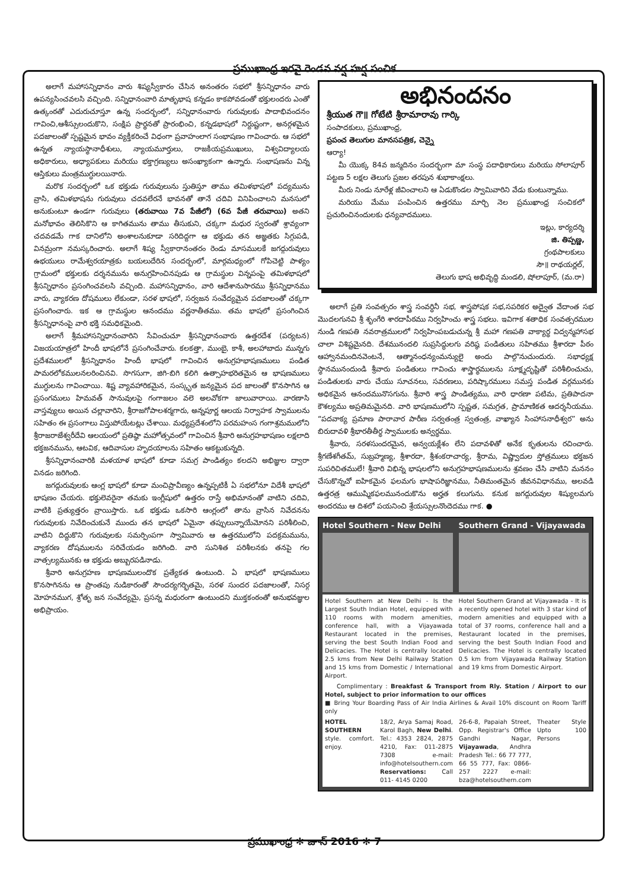ప్రముఖాంధ్ర ఇరవై రెండవ వర్ష హర్ష సంచిక
అలాగే మహాసన్నిధానం వారు శిష్యస్వీకారం చేసిన అనంతరం సభలో శ్రీసన్నిధానం వారు ఉపన్యసించవలసి వచ్చింది. సన్నిధానంవారి మాతృభాష కన్నడం కాకపోవడంతో భక్తులందరు ఎంతో ఉత్కంఠతో ఎదురుచూస్తూ ఉన్న సందర్భంలో, సన్నిధానంవారు గురువులకు పాదాభివందనం గావించి,ఆశీస్సులందుకొని, సంక్షిప ప్రార్థనతో ప్రారంభించి, కన్నడభాషలో నిర్దుష్టంగా, అనర్గళమైన పదజాలంతో స్పష్టమైన భావం వ్యక్తీకరించే విధంగా ప్రవాహంలాగ సంభాషణం గావించారు. ఆ సభలో ఉన్నత న్యాయస్థానాధీశులు, న్యాయమూర్తులు, రాజకీయప్రముఖులు, విశ్వవిద్యాలయ అధికారులు, అధ్యాపకులు మరియు భక్తాగ్రణ్యులు అసంఖ్యాకంగా ఉన్నారు. సంభాషణను విన్న ఆస్తికులు మంత్రముగ్ధులయినారు.
మరొక సందర్భంలో ఒక భక్తుడు గురువులును స్తుతిస్తూ తాము తమిళభాషలో పద్యమును వ్రాసి, తమిళభాషను గురువులు చదవలేరనే భావనతో తానే చదివి వినిపించాలని మనసులో అనుకుంటూ ఉండగా గురువులు (తరువాయి 7వ పేజీలో) (6వ పేజీ తరువాయి) అతని మనోభావం తెలిసికొని ఆ కాగితమును తాము తీసుకుని, చక్కగా మధుర స్వరంతో శ్రావ్యంగా చదవడమే గాక దానిలోని అంశాలనుకూడా సరిదిద్దగా ఆ భక్తుడు తన అజ్ఞతకు సిగ్గుపడి, వినమ్రంగా నమస్కరించారు. అలాగే శిష్య స్వీకారానంతరం రెండు మాసములకే జగద్గురువులు ఉభయులు రామేశ్వరయాత్రకు బయలుదేరిన సందర్భంలో, మార్గమధ్యంలో గోపిచెట్టి పాళ్యం గ్రామంలో భక్తులకు దర్శనమును అనుగ్రహించినపుడు ఆ గ్రామస్థుల విన్నపంపై తమిళభాషలో శ్రీసన్నిధానం ప్రసంగించవలసి వచ్చింది. మహాసన్నిధానం, వారి ఆదేశానుసారము శ్రీసన్నిధానము వారు, వ్యాకరణ దోషములు లేకుండా, సరళ భాషలో, సర్వజన సంవేద్యమైన పదజాలంతో చక్కగా ప్రసంగించారు. ఇక ఆ గ్రామస్థుల ఆనందము వర్ణనాతీతము. తమ భాషలో ప్రసంగించిన శ్రీసన్నిధానంపై వారి భక్తి సమధికమైంది.
అలాగే శ్రీమహాసన్నిధానంవారిని సేవించుచూ శ్రీసన్నిధానంవారు ఉత్తరదేశ (పర్యటన) విజయయాత్రలో హిందీ భాషలోనే ప్రసంగించేవారు. కలకత్తా, ముంబై, కాశీ, అలహాబాదు మున్నగు ప్రదేశములలో శ్రీసన్నిధానం హిందీ భాషలో గావించిన అనుగ్రహభాషణములు పండిత పామరలోకములనలరించినవి. సొగసుగా, జిగి-బిగి కలిగి ఉత్సాహభరితమైన ఆ భాషణములు ముగ్ధులను గావించాయి. శిష్ట వ్యావహారికమైన, సంస్కృత జన్యమైన పద జాలంతో కొనసాగిన ఆ ప్రసంగములు హిమవత్ సానువులపై గంగాజలం వలె అలవోకగా జాలువారాయి. వారణాసి వాస్తవ్యులు అయిన చల్లావారిని, శ్రీరాజగోపాలశర్మగారు, అన్నపూర్ణ ఆలయ నిర్వాహక స్వాములను సహితం ఈ ప్రసంగాలు విస్తుపోయేటట్లు చేశాయి. మధ్యప్రదేశంలోని పరమహంస గంగాశ్రమములోని శ్రీరాజరాజేశ్వరీదేవి ఆలయంలో ప్రతిష్ఠా మహోత్సవంలో గావించిన శ్రీవారి అనుగ్రహభాషణం లక్షలాది భక్తజనమును, ఆటవిక, ఆదివాసుల హృదయాలను సహితం ఆకట్టుకున్నది.
శ్రీసన్నిధానంవారికి మళయాళ భాషలో కూడా సమగ్ర పాండిత్యం కలదని అభిజ్ఞుల ద్వారా వినడం జరిగింది.
జగద్గురువులకు ఆంగ్ల భాషలో కూడా మంచిప్రావీణ్యం ఉన్నప్పటికీ ఏ సభలోనూ విదేశీ భాషలో భాషణం చేయరు. భక్తులెవరైనా తమకు ఇంగ్లీషులో ఉత్తరం రాస్తే అభిమానంతో వాటిని చదివి, వాటికి ప్రత్యుత్తరం వ్రాయిస్తారు. ఒక భక్తుడు ఒకసారి ఆంగ్లంలో తాను వ్రాసిన నివేదనను గురువులకు నివేదించుకునే ముందు తన భాషలో ఏమైనా తప్పులున్నాయేమోనని పరిశీలించి, వాటిని దిద్దుకొని గురువులకు సమర్పింపగా స్వామివారు ఆ ఉత్తరములోని పదక్రమమును, వ్యాకరణ దోషములను సరిచేయడం జరిగింది. వారి సునిశిత పరిశీలనకు తనపై గల వాత్సల్యమునకు ఆ భక్తుడు అబ్బురపడినాడు.
శ్రీవారి అనుగ్రహణ భాషణములందొక ప్రత్యేకత ఉంటుంది. ఏ భాషలో భాషణములు కొనసాగినను ఆ ప్రాంతపు నుడికారంతో సౌందర్యగర్భితమై, సరళ సుందర పదజాలంతో, నిసర్గ మోహనముగ, శ్రోతృ జన సంవేద్యమై, ప్రసన్న మధురంగా ఉంటుందని ముక్తకంఠంతో అనుభవజ్ఞుల అభిప్రాయం.
అభినందనం
శ్రీయుత గౌ॥ గోటేటి శ్రీరామారావు గార్కి
సంపాదకులు, ప్రముఖాంధ్ర,
ప్రపంచ తెలుగుల మానసపత్రిక, చెన్నై
ఆర్యా!
మీ యొక్క 84వ జన్మదినం సందర్భంగా మా సంస్థ పదాధికారులు మరియు సోలాపూర్ పట్టణ 5 లక్షల తెలుగు ప్రజల తరపున శుభాకాంక్షలు.
మీరు నిండు నూరేళ్ల జీవించాలని ఆ ఏడుకొండల స్వామివారిని వేడు కుంటున్నాము.
మరియు మేము పంపించిన ఉత్తరము మార్చి నెల ప్రముఖాంధ్ర సంచికలో ప్రచురించినందులకు ధన్యవాదములు.
ఇట్లు, కార్యదర్శి
జి. తిప్పణ్ణ,
గ్రంథపాలకులు
సౌ॥ రాథయర్లల్,
తెలుగు భాష అభివృద్ధి మండలి, షోలాపూర్, (మ.రా)
అలాగే ప్రతి సంవత్సరం శాస్త్ర సంవర్ధినీ సభ, శాస్త్రపోషక సభ,సపరికర అద్వైత వేదాంత సభ మొదలగునవి శ్రీ శృంగేరి శారదాపీఠము నిర్వహించు శాస్త్ర సభలు. ఇవిగాక శతాధిక సంవత్సరముల నుండి గణపతి నవరాత్రములలో నిర్వహింపబడుచున్న శ్రీ మహా గణపతి వాక్యార్థ విద్వన్మహాసభ చాలా విశిష్టమైనది. దేశమునందలి సుప్రసిద్ధులగు వరిష్ఠ పండితులు సహితము శ్రీశారదా పీఠం ఆహ్వానమందినవెంటనే, ఆత్మానంధన్యంమన్యులై అందు పాల్గొనుచుందురు. సభాధ్యక్ష స్థానమునందుండి శ్రీవారు పండితులు గావించు శాస్త్రార్థములను సూక్ష్మదృష్టితో పరిశీలించుచు, పండితులకు వారు చేయు సూచనలు, సవరణలు, పరిష్కారములు సమస్త పండిత వర్గమునకు అధికమైన ఆనందమునొసగును. శ్రీవారి శాస్త్ర పాండిత్యము, వారి ధారణా పటిమ, ప్రతిపాదనా కౌశల్యము అప్రతిమమైనది. వారి భాషణములోని స్పష్టత, సమగ్రత, ప్రామాణికత ఆదర్శనీయము. “పదవాక్య ప్రమాణ పారావార పారీణ సర్వతంత్ర స్వతంత్ర, వాఖ్యాన సింహాసనాధీశ్వర” అను బిరుదావళి శ్రీభారతీతీర్థ స్వాములకు అన్వర్థము.
శ్రీవారు, సరళసుందరమైన, అన్వయక్లేశం లేని పదావళితో అనేక కృతులను రచించారు. శ్రీగణేశగీతమ్, సుబ్రహ్మణ్య, శ్రీశారదా, శ్రీశంకరాచార్య, శ్రీరామ, విష్ణ్వాదుల స్తోత్రములు భక్తజన సుపరిచితములే! శ్రీవారి విభిన్న భాషలలోని అనుగ్రహభాషణములను శ్రవణం చేసి వాటిని మననం చేసుకొన్నచో ఐహికమైన ఫలమగు భాషాపరిజ్ఞానము, నీతిమంతమైన జీవనవిధానము, అలవడి ఉత్తరత్ర ఆముష్మికఫలమునందుకొను అర్హత కలుగును. కనుక జగద్గురువుల శిష్యులమగు అందరము ఆ దిశలో పయనించి శ్రేయస్సులనొందెదము గాక. ●
Hotel Southern - New Delhi Southern Grand - Vijayawada
Hotel Southern at New Delhi - Is the Largest South Indian Hotel, equipped with 110 rooms with modern amenities, conference hall, with a Vijayawada Restaurant located in the premises, serving the best South Indian Food and Delicacies. The Hotel is centrally located 2.5 kms from New Delhi Railway Station and 15 kms from Domestic / International Airport.
Hotel Southern Grand at Vijayawada - It is a recently opened hotel with 3 star kind of modern amenities and equipped with a total of 37 rooms, conference hall and a Restaurant located in the premises, serving the best South Indian Food and Delicacies. The Hotel is centrally located 0.5 km from Vijayawada Railway Station and 19 kms from Domestic Airport.
Complimentary : Breakfast & Transport from Rly. Station / Airport to our Hotel, subject to prior information to our offices
■ Bring Your Boarding Pass of Air India Airlines & Avail 10% discount on Room Tariff only
HOTEL SOUTHERN
style. comfort. enjoy.
18/2, Arya Samaj Road, Karol Bagh, New Delhi. Tel.: 4353 2824, 2875 4210, Fax: 011-2875 7308 e-mail: info@hotelsouthern.com
Reservations: Call 011- 4145 0200
26-6-8, Papaiah Street, Opp. Registrar's Office Gandhi Nagar, Vijayawada, Andhra Pradesh Tel.: 66 77 777, 66 55 777, Fax: 0866-257 2227 e-mail: bza@hotelsouthern.com
Theater Style Upto 100 Persons
ప్రముఖాంధ్ర ✻ జూన్ 2016 ✻ 7